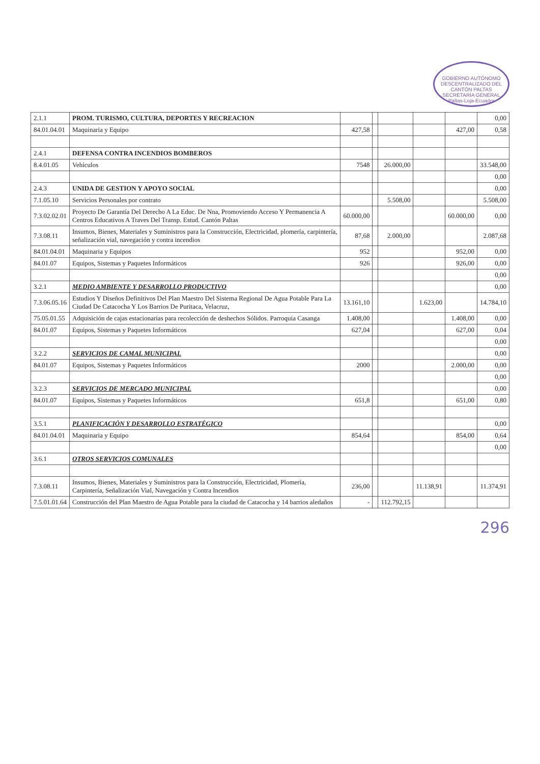GOBIERNO AUTÓNOMO DESCENTRALIZADO DEL CANTÓN PALTAS
SECRETARÍA GENERAL
Paltas-Loja-Ecuador
| 2.1.1 | PROM. TURISMO, CULTURA, DEPORTES Y RECREACION | | | | | | 0,00 |
| 84.01.04.01 | Maquinaria y Equipo | 427,58 | | | | 427,00 | 0,58 |
| 2.4.1 | DEFENSA CONTRA INCENDIOS BOMBEROS | | | | | | |
| 8.4.01.05 | Vehículos | 7548 | | 26.000,00 | | | 33.548,00 |
| | | | | | | | 0,00 |
| 2.4.3 | UNIDA DE GESTION Y APOYO SOCIAL | | | | | | 0,00 |
| 7.1.05.10 | Servicios Personales por contrato | | | 5.508,00 | | | 5.508,00 |
| 7.3.02.02.01 | Proyecto De Garantía Del Derecho A La Educ. De Nna, Promoviendo Acceso Y Permanencia A Centros Educativos A Traves Del Transp. Estud. Cantón Paltas | 60.000,00 | | | | 60.000,00 | 0,00 |
| 7.3.08.11 | Insumos, Bienes, Materiales y Suministros para la Construcción, Electricidad, plomería, carpintería, señalización vial, navegación y contra incendios | 87,68 | | 2.000,00 | | | 2.087,68 |
| 84.01.04.01 | Maquinaria y Equipos | 952 | | | | 952,00 | 0,00 |
| 84.01.07 | Equipos, Sistemas y Paquetes Informáticos | 926 | | | | 926,00 | 0,00 |
| | | | | | | | 0,00 |
| 3.2.1 | MEDIO AMBIENTE Y DESARROLLO PRODUCTIVO | | | | | | 0,00 |
| 7.3.06.05.16 | Estudios Y Diseños Definitivos Del Plan Maestro Del Sistema Regional De Agua Potable Para La Ciudad De Catacocha Y Los Barrios De Puritaca, Velacruz, | 13.161,10 | | | 1.623,00 | | 14.784,10 |
| 75.05.01.55 | Adquisición de cajas estacionarias para recolección de deshechos Sólidos. Parroquia Casanga | 1.408,00 | | | | 1.408,00 | 0,00 |
| 84.01.07 | Equipos, Sistemas y Paquetes Informáticos | 627,04 | | | | 627,00 | 0,04 |
| | | | | | | | 0,00 |
| 3.2.2 | SERVICIOS DE CAMAL MUNICIPAL | | | | | | 0,00 |
| 84.01.07 | Equipos, Sistemas y Paquetes Informáticos | 2000 | | | | 2.000,00 | 0,00 |
| | | | | | | | 0,00 |
| 3.2.3 | SERVICIOS DE MERCADO MUNICIPAL | | | | | | 0,00 |
| 84.01.07 | Equipos, Sistemas y Paquetes Informáticos | 651,8 | | | | 651,00 | 0,80 |
| 3.5.1 | PLANIFICACIÓN Y DESARROLLO ESTRATÉGICO | | | | | | 0,00 |
| 84.01.04.01 | Maquinaria y Equipo | 854,64 | | | | 854,00 | 0,64 |
| | | | | | | | 0,00 |
| 3.6.1 | OTROS SERVICIOS COMUNALES | | | | | | |
| 7.3.08.11 | Insumos, Bienes, Materiales y Suministros para la Construcción, Electricidad, Plomería, Carpintería, Señalización Vial, Navegación y Contra Incendios | 236,00 | | | 11.138,91 | | 11.374,91 |
| 7.5.01.01.64 | Construcción del Plan Maestro de Agua Potable para la ciudad de Catacocha y 14 barrios aledaños | - | | 112.792,15 | | | |
296